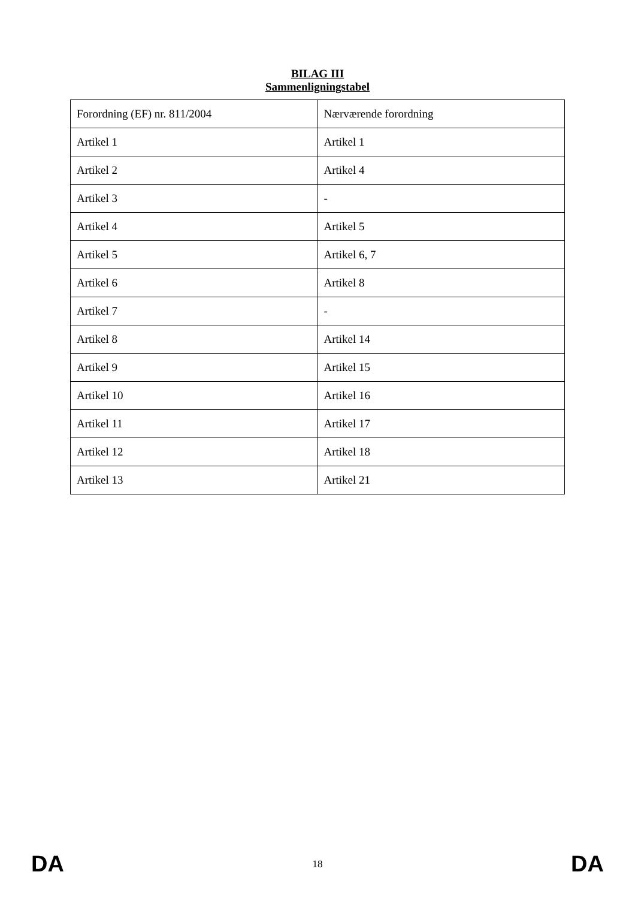BILAG III
Sammenligningstabel
| Forordning (EF) nr. 811/2004 | Nærværende forordning |
| Artikel 1 | Artikel 1 |
| Artikel 2 | Artikel 4 |
| Artikel 3 | - |
| Artikel 4 | Artikel 5 |
| Artikel 5 | Artikel 6, 7 |
| Artikel 6 | Artikel 8 |
| Artikel 7 | - |
| Artikel 8 | Artikel 14 |
| Artikel 9 | Artikel 15 |
| Artikel 10 | Artikel 16 |
| Artikel 11 | Artikel 17 |
| Artikel 12 | Artikel 18 |
| Artikel 13 | Artikel 21 |
DA 18 DA